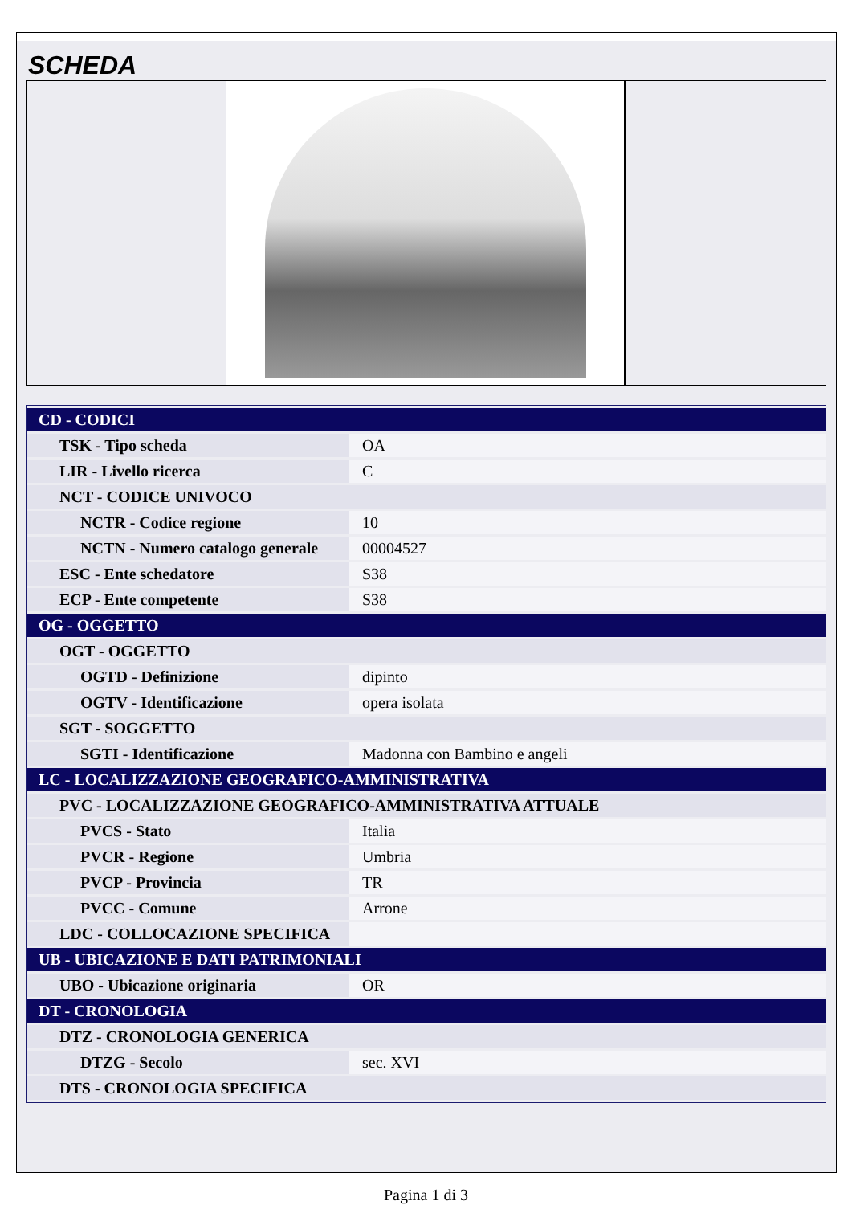SCHEDA
| CD - CODICI | |
| TSK - Tipo scheda | OA |
| LIR - Livello ricerca | C |
| NCT - CODICE UNIVOCO | |
| NCTR - Codice regione | 10 |
| NCTN - Numero catalogo generale | 00004527 |
| ESC - Ente schedatore | S38 |
| ECP - Ente competente | S38 |
| OG - OGGETTO | |
| OGT - OGGETTO | |
| OGTD - Definizione | dipinto |
| OGTV - Identificazione | opera isolata |
| SGT - SOGGETTO | |
| SGTI - Identificazione | Madonna con Bambino e angeli |
| LC - LOCALIZZAZIONE GEOGRAFICO-AMMINISTRATIVA | |
| PVC - LOCALIZZAZIONE GEOGRAFICO-AMMINISTRATIVA ATTUALE | |
| PVCS - Stato | Italia |
| PVCR - Regione | Umbria |
| PVCP - Provincia | TR |
| PVCC - Comune | Arrone |
| LDC - COLLOCAZIONE SPECIFICA | |
| UB - UBICAZIONE E DATI PATRIMONIALI | |
| UBO - Ubicazione originaria | OR |
| DT - CRONOLOGIA | |
| DTZ - CRONOLOGIA GENERICA | |
| DTZG - Secolo | sec. XVI |
| DTS - CRONOLOGIA SPECIFICA | |
Pagina 1 di 3